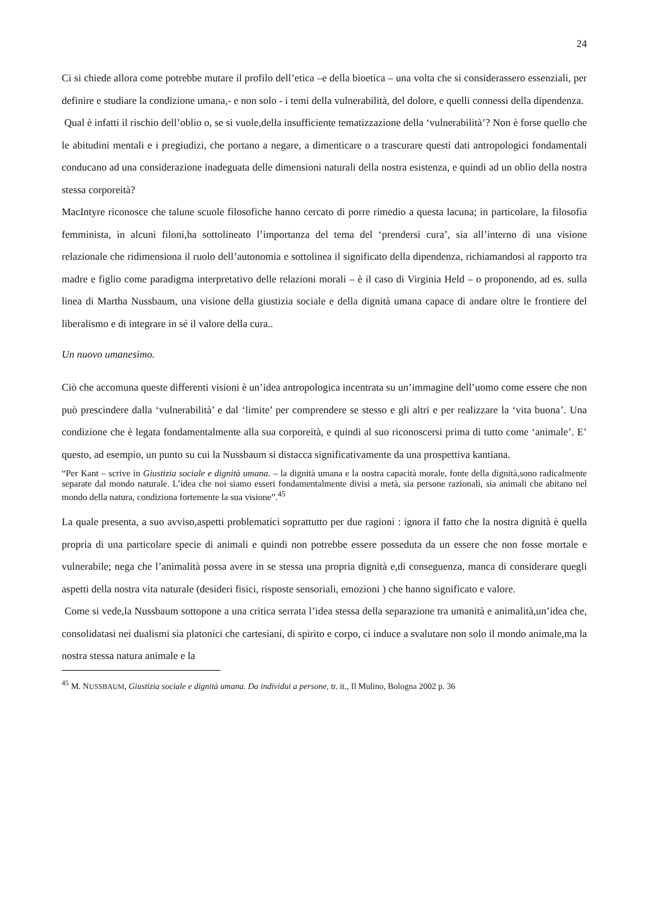24
Ci si chiede allora come potrebbe mutare il profilo dell’etica –e della bioetica – una volta che si considerassero essenziali, per definire e studiare la condizione umana,- e non solo - i temi della vulnerabilità, del dolore, e quelli connessi della dipendenza.
Qual è infatti il rischio dell’oblio o, se si vuole,della insufficiente tematizzazione della ‘vulnerabilità’? Non è forse quello che le abitudini mentali e i pregiudizi, che portano a negare, a dimenticare o a trascurare questi dati antropologici fondamentali conducano ad una considerazione inadeguata delle dimensioni naturali della nostra esistenza, e quindi ad un oblio della nostra stessa corporeità?
MacIntyre riconosce che talune scuole filosofiche hanno cercato di porre rimedio a questa lacuna; in particolare, la filosofia femminista, in alcuni filoni,ha sottolineato l’importanza del tema del ‘prendersi cura’, sia all’interno di una visione relazionale che ridimensiona il ruolo dell’autonomia e sottolinea il significato della dipendenza, richiamandosi al rapporto tra madre e figlio come paradigma interpretativo delle relazioni morali – è il caso di Virginia Held – o proponendo, ad es. sulla linea di Martha Nussbaum, una visione della giustizia sociale e della dignità umana capace di andare oltre le frontiere del liberalismo e di integrare in sé il valore della cura..
Un nuovo umanesimo.
Ciò che accomuna queste differenti visioni è un’idea antropologica incentrata su un’immagine dell’uomo come essere che non può prescindere dalla ‘vulnerabilità’ e dal ‘limite’ per comprendere se stesso e gli altri e per realizzare la ‘vita buona’. Una condizione che è legata fondamentalmente alla sua corporeità, e quindi al suo riconoscersi prima di tutto come ‘animale’. E’ questo, ad esempio, un punto su cui la Nussbaum si distacca significativamente da una prospettiva kantiana.
“Per Kant – scrive in Giustizia sociale e dignità umana. – la dignità umana e la nostra capacità morale, fonte della dignità,sono radicalmente separate dal mondo naturale. L’idea che noi siamo esseri fondamentalmente divisi a metà, sia persone razionali, sia animali che abitano nel mondo della natura, condiziona fortemente la sua visione”.<sup>45</sup>
La quale presenta, a suo avviso,aspetti problematici soprattutto per due ragioni : ignora il fatto che la nostra dignità è quella propria di una particolare specie di animali e quindi non potrebbe essere posseduta da un essere che non fosse mortale e vulnerabile; nega che l’animalità possa avere in se stessa una propria dignità e,di conseguenza, manca di considerare quegli aspetti della nostra vita naturale (desideri fisici, risposte sensoriali, emozioni ) che hanno significato e valore.
Come si vede,la Nussbaum sottopone a una critica serrata l’idea stessa della separazione tra umanità e animalità,un’idea che, consolidatasi nei dualismi sia platonici che cartesiani, di spirito e corpo, ci induce a svalutare non solo il mondo animale,ma la nostra stessa natura animale e la
<sup>45</sup> M. NUSSBAUM, Giustizia sociale e dignità umana. Da individui a persone, tr. it., Il Mulino, Bologna 2002 p. 36